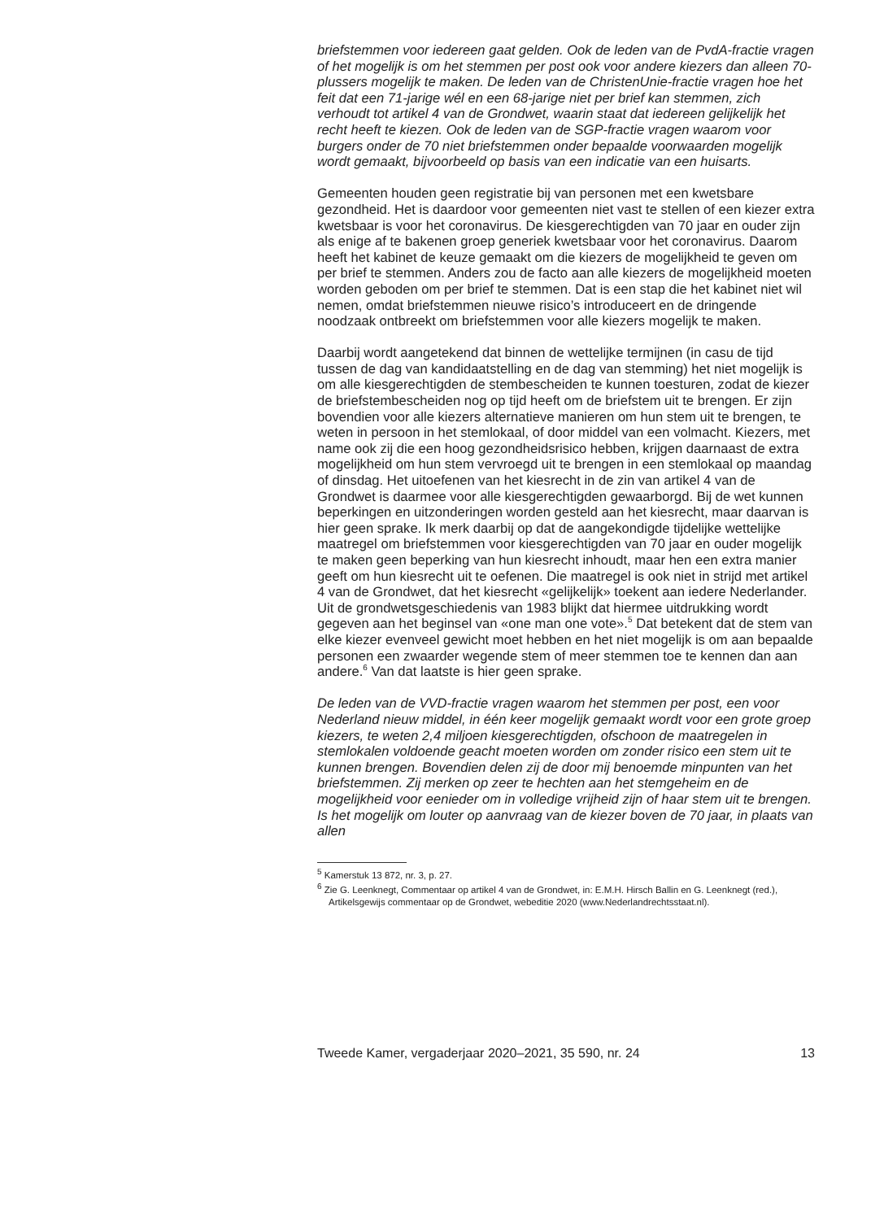briefstemmen voor iedereen gaat gelden. Ook de leden van de PvdA-fractie vragen of het mogelijk is om het stemmen per post ook voor andere kiezers dan alleen 70-plussers mogelijk te maken. De leden van de ChristenUnie-fractie vragen hoe het feit dat een 71-jarige wél en een 68-jarige niet per brief kan stemmen, zich verhoudt tot artikel 4 van de Grondwet, waarin staat dat iedereen gelijkelijk het recht heeft te kiezen. Ook de leden van de SGP-fractie vragen waarom voor burgers onder de 70 niet briefstemmen onder bepaalde voorwaarden mogelijk wordt gemaakt, bijvoorbeeld op basis van een indicatie van een huisarts.
Gemeenten houden geen registratie bij van personen met een kwetsbare gezondheid. Het is daardoor voor gemeenten niet vast te stellen of een kiezer extra kwetsbaar is voor het coronavirus. De kiesgerechtigden van 70 jaar en ouder zijn als enige af te bakenen groep generiek kwetsbaar voor het coronavirus. Daarom heeft het kabinet de keuze gemaakt om die kiezers de mogelijkheid te geven om per brief te stemmen. Anders zou de facto aan alle kiezers de mogelijkheid moeten worden geboden om per brief te stemmen. Dat is een stap die het kabinet niet wil nemen, omdat briefstemmen nieuwe risico’s introduceert en de dringende noodzaak ontbreekt om briefstemmen voor alle kiezers mogelijk te maken.
Daarbij wordt aangetekend dat binnen de wettelijke termijnen (in casu de tijd tussen de dag van kandidaatstelling en de dag van stemming) het niet mogelijk is om alle kiesgerechtigden de stembescheiden te kunnen toesturen, zodat de kiezer de briefstembescheiden nog op tijd heeft om de briefstem uit te brengen. Er zijn bovendien voor alle kiezers alternatieve manieren om hun stem uit te brengen, te weten in persoon in het stemlokaal, of door middel van een volmacht. Kiezers, met name ook zij die een hoog gezondheidsrisico hebben, krijgen daarnaast de extra mogelijkheid om hun stem vervroegd uit te brengen in een stemlokaal op maandag of dinsdag. Het uitoefenen van het kiesrecht in de zin van artikel 4 van de Grondwet is daarmee voor alle kiesgerechtigden gewaarborgd. Bij de wet kunnen beperkingen en uitzonderingen worden gesteld aan het kiesrecht, maar daarvan is hier geen sprake. Ik merk daarbij op dat de aangekondigde tijdelijke wettelijke maatregel om briefstemmen voor kiesgerechtigden van 70 jaar en ouder mogelijk te maken geen beperking van hun kiesrecht inhoudt, maar hen een extra manier geeft om hun kiesrecht uit te oefenen. Die maatregel is ook niet in strijd met artikel 4 van de Grondwet, dat het kiesrecht «gelijkelijk» toekent aan iedere Nederlander. Uit de grondwetsgeschiedenis van 1983 blijkt dat hiermee uitdrukking wordt gegeven aan het beginsel van «one man one vote».<sup>5</sup> Dat betekent dat de stem van elke kiezer evenveel gewicht moet hebben en het niet mogelijk is om aan bepaalde personen een zwaarder wegende stem of meer stemmen toe te kennen dan aan andere.<sup>6</sup> Van dat laatste is hier geen sprake.
De leden van de VVD-fractie vragen waarom het stemmen per post, een voor Nederland nieuw middel, in één keer mogelijk gemaakt wordt voor een grote groep kiezers, te weten 2,4 miljoen kiesgerechtigden, ofschoon de maatregelen in stemlokalen voldoende geacht moeten worden om zonder risico een stem uit te kunnen brengen. Bovendien delen zij de door mij benoemde minpunten van het briefstemmen. Zij merken op zeer te hechten aan het stemgeheim en de mogelijkheid voor eenieder om in volledige vrijheid zijn of haar stem uit te brengen. Is het mogelijk om louter op aanvraag van de kiezer boven de 70 jaar, in plaats van allen
<sup>5</sup> Kamerstuk 13 872, nr. 3, p. 27.
<sup>6</sup> Zie G. Leenknegt, Commentaar op artikel 4 van de Grondwet, in: E.M.H. Hirsch Ballin en G. Leenknegt (red.), Artikelsgewijs commentaar op de Grondwet, webeditie 2020 (www.Nederlandrechtsstaat.nl).
Tweede Kamer, vergaderjaar 2020–2021, 35 590, nr. 24 13